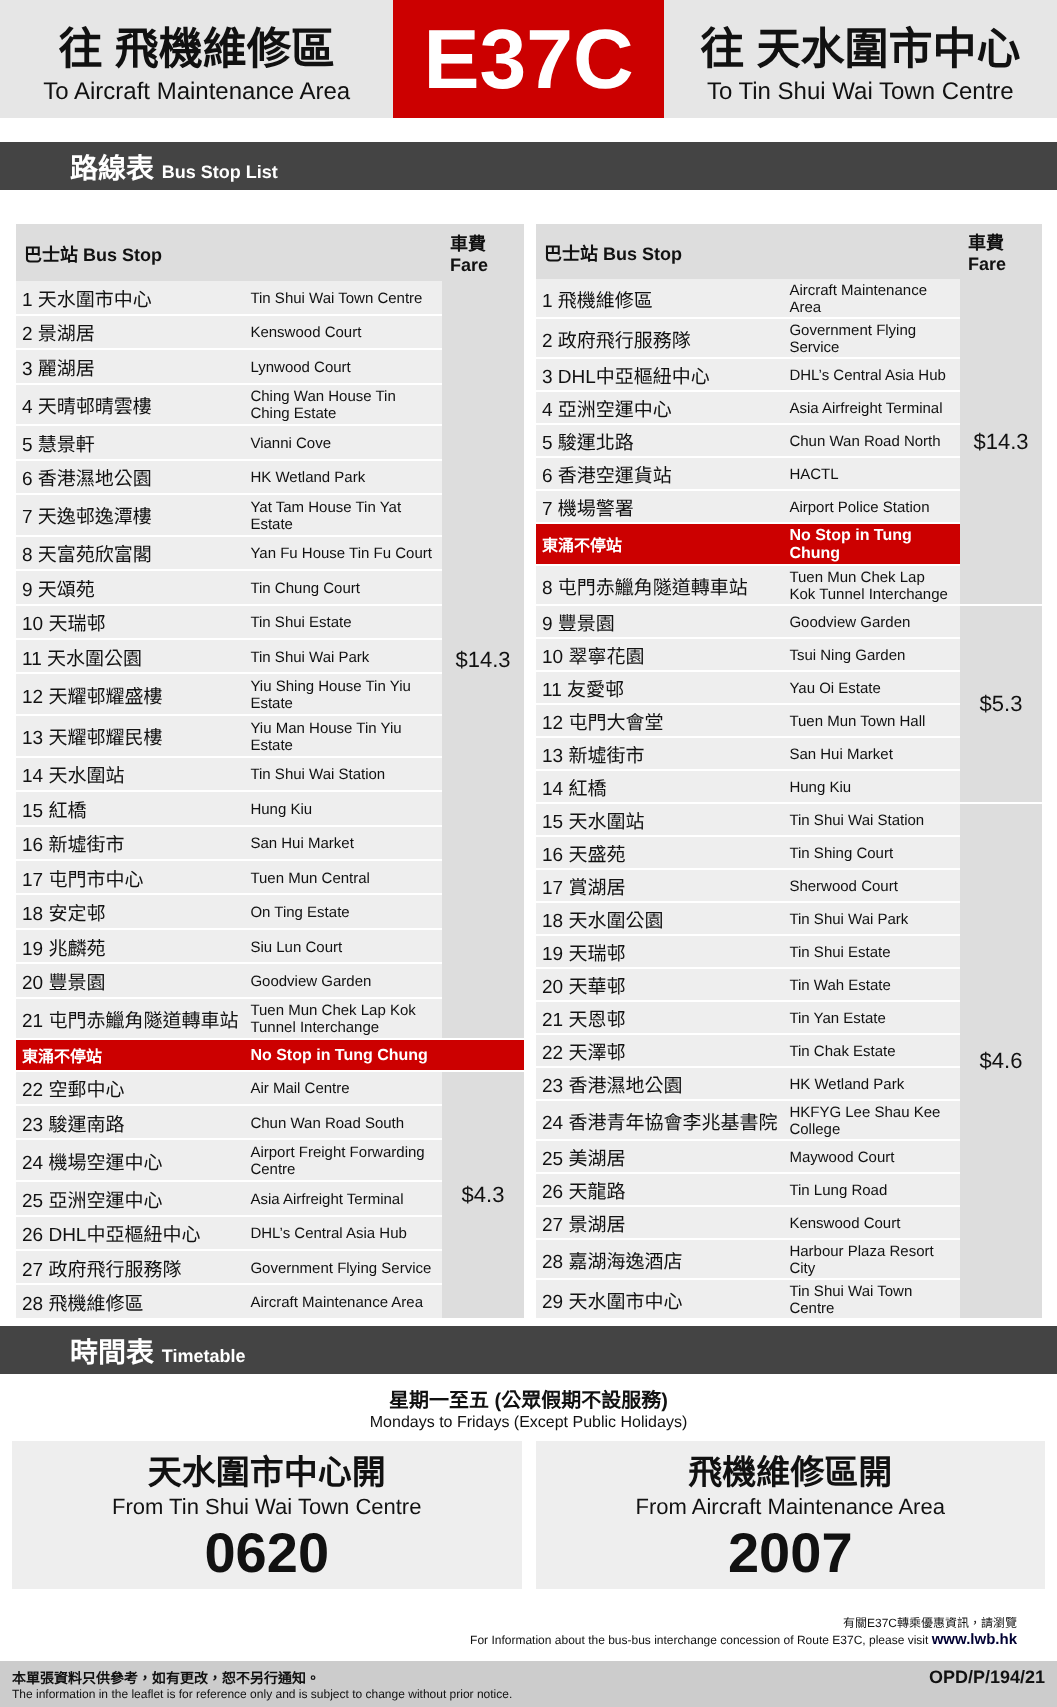往 飛機維修區
To Aircraft Maintenance Area
E37C
往 天水圍市中心
To Tin Shui Wai Town Centre
路線表 Bus Stop List
| 巴士站 Bus Stop | | 車費 Fare |
| --- | --- | --- |
| 1 天水圍市中心 | Tin Shui Wai Town Centre | $14.3 |
| 2 景湖居 | Kenswood Court | |
| 3 麗湖居 | Lynwood Court | |
| 4 天晴邨晴雲樓 | Ching Wan House Tin Ching Estate | |
| 5 慧景軒 | Vianni Cove | |
| 6 香港濕地公園 | HK Wetland Park | |
| 7 天逸邨逸潭樓 | Yat Tam House Tin Yat Estate | |
| 8 天富苑欣富閣 | Yan Fu House Tin Fu Court | |
| 9 天頌苑 | Tin Chung Court | |
| 10 天瑞邨 | Tin Shui Estate | |
| 11 天水圍公園 | Tin Shui Wai Park | |
| 12 天耀邨耀盛樓 | Yiu Shing House Tin Yiu Estate | |
| 13 天耀邨耀民樓 | Yiu Man House Tin Yiu Estate | |
| 14 天水圍站 | Tin Shui Wai Station | |
| 15 紅橋 | Hung Kiu | |
| 16 新墟街市 | San Hui Market | |
| 17 屯門市中心 | Tuen Mun Central | |
| 18 安定邨 | On Ting Estate | |
| 19 兆麟苑 | Siu Lun Court | |
| 20 豐景園 | Goodview Garden | |
| 21 屯門赤鱲角隧道轉車站 | Tuen Mun Chek Lap Kok Tunnel Interchange | |
| 東涌不停站 | No Stop in Tung Chung | |
| 22 空郵中心 | Air Mail Centre | $4.3 |
| 23 駿運南路 | Chun Wan Road South | |
| 24 機場空運中心 | Airport Freight Forwarding Centre | |
| 25 亞洲空運中心 | Asia Airfreight Terminal | |
| 26 DHL中亞樞紐中心 | DHL’s Central Asia Hub | |
| 27 政府飛行服務隊 | Government Flying Service | |
| 28 飛機維修區 | Aircraft Maintenance Area | |
| 巴士站 Bus Stop | | 車費 Fare |
| --- | --- | --- |
| 1 飛機維修區 | Aircraft Maintenance Area | $14.3 |
| 2 政府飛行服務隊 | Government Flying Service | |
| 3 DHL中亞樞紐中心 | DHL’s Central Asia Hub | |
| 4 亞洲空運中心 | Asia Airfreight Terminal | |
| 5 駿運北路 | Chun Wan Road North | |
| 6 香港空運貨站 | HACTL | |
| 7 機場警署 | Airport Police Station | |
| 東涌不停站 | No Stop in Tung Chung | |
| 8 屯門赤鱲角隧道轉車站 | Tuen Mun Chek Lap Kok Tunnel Interchange | |
| 9 豐景園 | Goodview Garden | $5.3 |
| 10 翠寧花園 | Tsui Ning Garden | |
| 11 友愛邨 | Yau Oi Estate | |
| 12 屯門大會堂 | Tuen Mun Town Hall | |
| 13 新墟街市 | San Hui Market | |
| 14 紅橋 | Hung Kiu | |
| 15 天水圍站 | Tin Shui Wai Station | $4.6 |
| 16 天盛苑 | Tin Shing Court | |
| 17 賞湖居 | Sherwood Court | |
| 18 天水圍公園 | Tin Shui Wai Park | |
| 19 天瑞邨 | Tin Shui Estate | |
| 20 天華邨 | Tin Wah Estate | |
| 21 天恩邨 | Tin Yan Estate | |
| 22 天澤邨 | Tin Chak Estate | |
| 23 香港濕地公園 | HK Wetland Park | |
| 24 香港青年協會李兆基書院 | HKFYG Lee Shau Kee College | |
| 25 美湖居 | Maywood Court | |
| 26 天龍路 | Tin Lung Road | |
| 27 景湖居 | Kenswood Court | |
| 28 嘉湖海逸酒店 | Harbour Plaza Resort City | |
| 29 天水圍市中心 | Tin Shui Wai Town Centre | |
時間表 Timetable
星期一至五 (公眾假期不設服務)
Mondays to Fridays (Except Public Holidays)
天水圍市中心開
From Tin Shui Wai Town Centre
0620
飛機維修區開
From Aircraft Maintenance Area
2007
有關E37C轉乘優惠資訊，請瀏覽
For Information about the bus-bus interchange concession of Route E37C, please visit www.lwb.hk
本單張資料只供參考，如有更改，恕不另行通知。
The information in the leaflet is for reference only and is subject to change without prior notice.
OPD/P/194/21